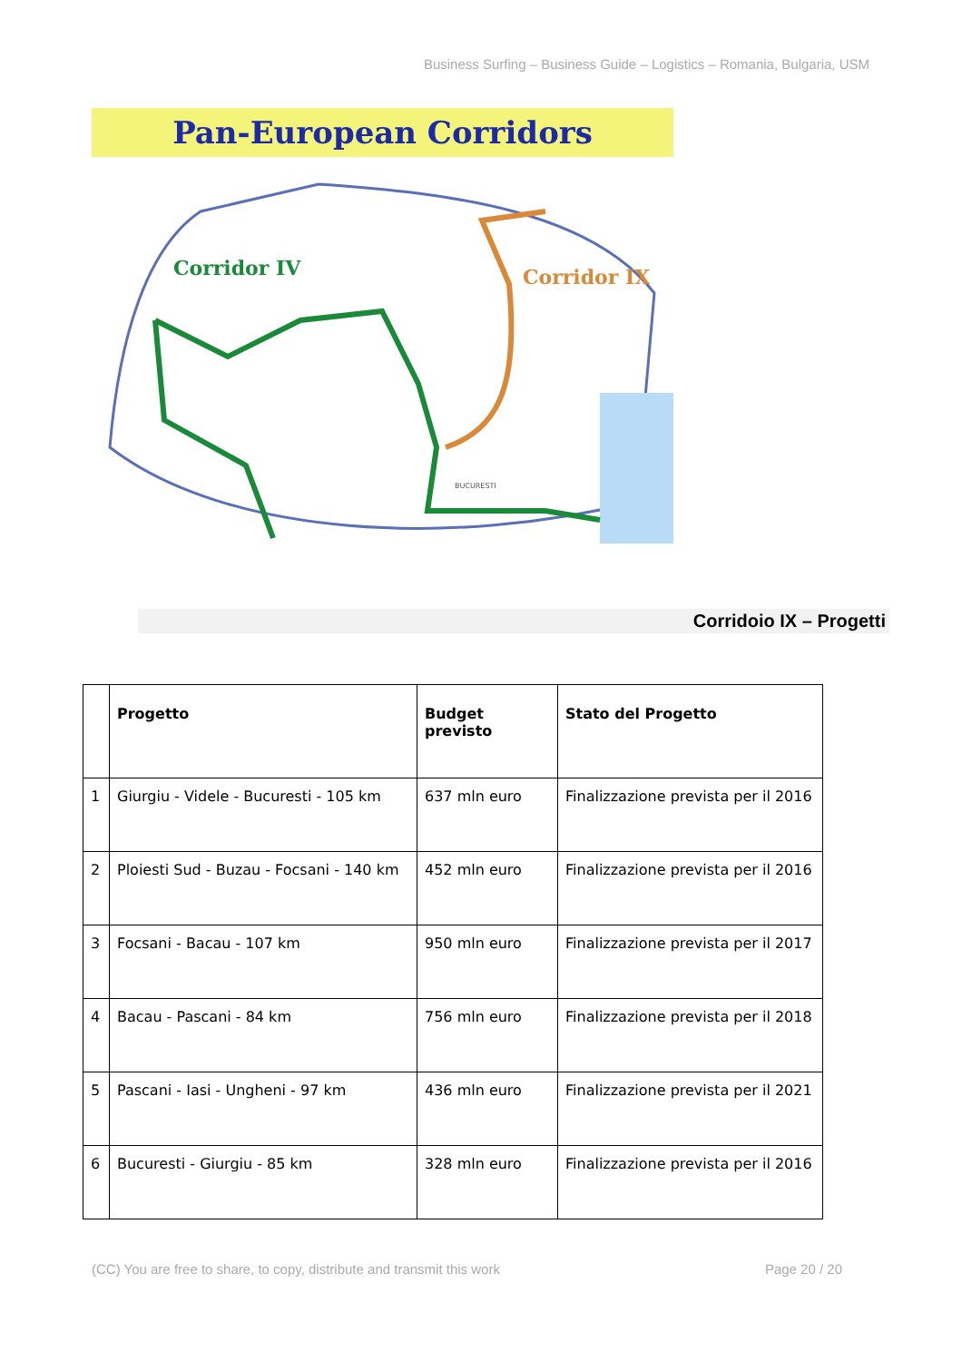Business Surfing – Business Guide – Logistics – Romania, Bulgaria, USM
Pan-European Corridors
Corridor IV
Corridor IX
BUCURESTI
Corridoio IX – Progetti
| | Progetto | Budget previsto | Stato del Progetto |
| --- | --- | --- | --- |
| 1 | Giurgiu - Videle - Bucuresti - 105 km | 637 mln euro | Finalizzazione prevista per il 2016 |
| 2 | Ploiesti Sud - Buzau - Focsani - 140 km | 452 mln euro | Finalizzazione prevista per il 2016 |
| 3 | Focsani - Bacau - 107 km | 950 mln euro | Finalizzazione prevista per il 2017 |
| 4 | Bacau - Pascani - 84 km | 756 mln euro | Finalizzazione prevista per il 2018 |
| 5 | Pascani - Iasi - Ungheni - 97 km | 436 mln euro | Finalizzazione prevista per il 2021 |
| 6 | Bucuresti - Giurgiu - 85 km | 328 mln euro | Finalizzazione prevista per il 2016 |
(CC) You are free to share, to copy, distribute and transmit this work Page 20 / 20